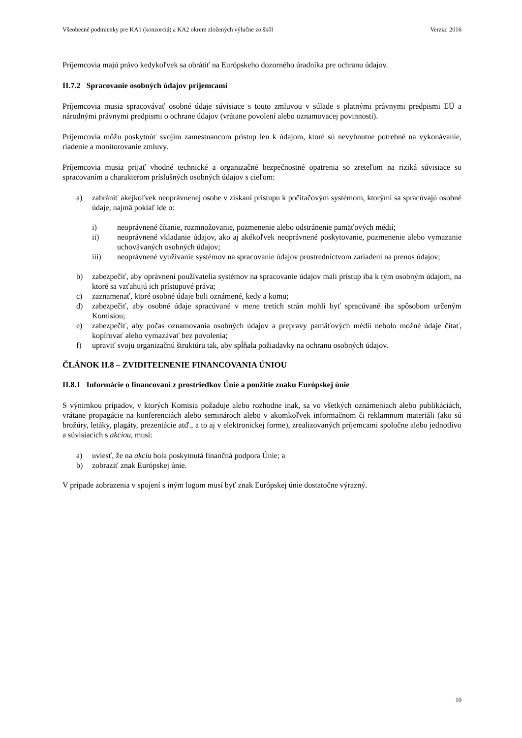Všeobecné podmienky pre KA1 (konzorciá) a KA2 okrem zložených výlučne zo škôl Verzia: 2016
Príjemcovia majú právo kedykoľvek sa obrátiť na Európskeho dozorného úradníka pre ochranu údajov.
II.7.2 Spracovanie osobných údajov príjemcami
Príjemcovia musia spracovávať osobné údaje súvisiace s touto zmluvou v súlade s platnými právnymi predpismi EÚ a národnými právnymi predpismi o ochrane údajov (vrátane povolení alebo oznamovacej povinnosti).
Príjemcovia môžu poskytnúť svojim zamestnancom prístup len k údajom, ktoré sú nevyhnutne potrebné na vykonávanie, riadenie a monitorovanie zmluvy.
Príjemcovia musia prijať vhodné technické a organizačné bezpečnostné opatrenia so zreteľom na riziká súvisiace so spracovaním a charakterom príslušných osobných údajov s cieľom:
a) zabrániť akejkoľvek neoprávnenej osobe v získaní prístupu k počítačovým systémom, ktorými sa spracúvajú osobné údaje, najmä pokiaľ ide o:
i) neoprávnené čítanie, rozmnožovanie, pozmenenie alebo odstránenie pamäťových médií;
ii) neoprávnené vkladanie údajov, ako aj akékoľvek neoprávnené poskytovanie, pozmenenie alebo vymazanie uchovávaných osobných údajov;
iii) neoprávnené využívanie systémov na spracovanie údajov prostredníctvom zariadení na prenos údajov;
b) zabezpečiť, aby oprávnení používatelia systémov na spracovanie údajov mali prístup iba k tým osobným údajom, na ktoré sa vzťahujú ich prístupové práva;
c) zaznamenať, ktoré osobné údaje boli oznámené, kedy a komu;
d) zabezpečiť, aby osobné údaje spracúvané v mene tretích strán mohli byť spracúvané iba spôsobom určeným Komisiou;
e) zabezpečiť, aby počas oznamovania osobných údajov a prepravy pamäťových médií nebolo možné údaje čítať, kopírovať alebo vymazávať bez povolenia;
f) upraviť svoju organizačnú štruktúru tak, aby spĺňala požiadavky na ochranu osobných údajov.
ČLÁNOK II.8 – ZVIDITEĽNENIE FINANCOVANIA ÚNIOU
II.8.1 Informácie o financovaní z prostriedkov Únie a použitie znaku Európskej únie
S výnimkou prípadov, v ktorých Komisia požaduje alebo rozhodne inak, sa vo všetkých oznámeniach alebo publikáciách, vrátane propagácie na konferenciách alebo seminároch alebo v akomkoľvek informačnom či reklamnom materiáli (ako sú brožúry, letáky, plagáty, prezentácie atď., a to aj v elektronickej forme), zrealizovaných príjemcami spoločne alebo jednotlivo a súvisiacich s akciou, musí:
a) uviesť, že na akciu bola poskytnutá finančná podpora Únie; a
b) zobraziť znak Európskej únie.
V prípade zobrazenia v spojení s iným logom musí byť znak Európskej únie dostatočne výrazný.
10